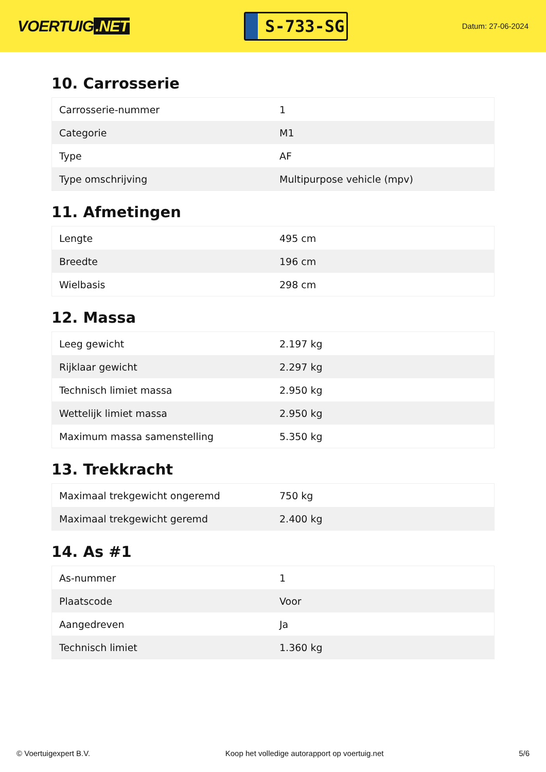VOERTUIG.NET
S-733-SG
Datum: 27-06-2024
10. Carrosserie
| Carrosserie-nummer | 1 |
| Categorie | M1 |
| Type | AF |
| Type omschrijving | Multipurpose vehicle (mpv) |
11. Afmetingen
| Lengte | 495 cm |
| Breedte | 196 cm |
| Wielbasis | 298 cm |
12. Massa
| Leeg gewicht | 2.197 kg |
| Rijklaar gewicht | 2.297 kg |
| Technisch limiet massa | 2.950 kg |
| Wettelijk limiet massa | 2.950 kg |
| Maximum massa samenstelling | 5.350 kg |
13. Trekkracht
| Maximaal trekgewicht ongeremd | 750 kg |
| Maximaal trekgewicht geremd | 2.400 kg |
14. As #1
| As-nummer | 1 |
| Plaatscode | Voor |
| Aangedreven | Ja |
| Technisch limiet | 1.360 kg |
© Voertuigexpert B.V. Koop het volledige autorapport op voertuig.net 5/6